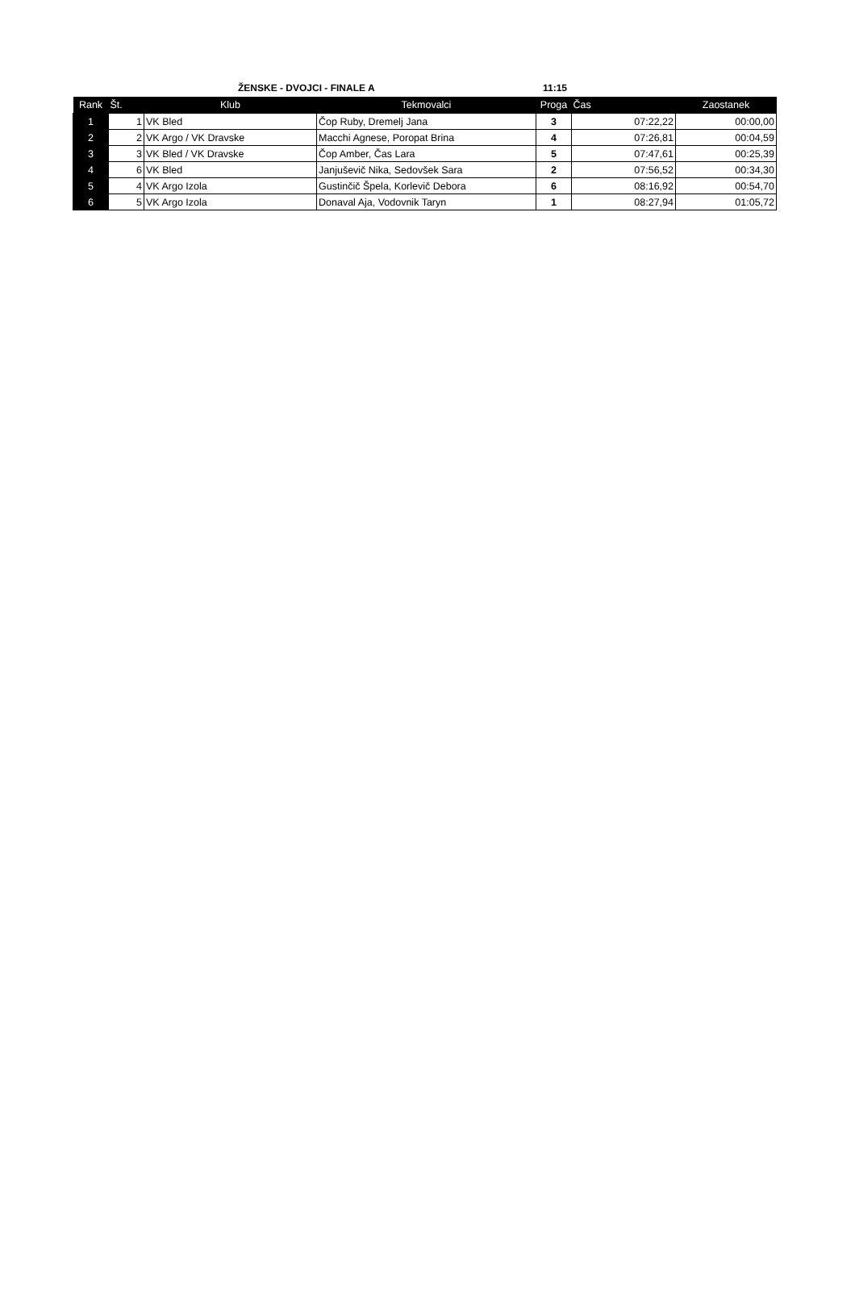ŽENSKE - DVOJCI - FINALE A 11:15
| Rank | Št. | Klub | Tekmovalci | Proga | Čas | Zaostanek |
| --- | --- | --- | --- | --- | --- | --- |
| 1 | 1 | VK Bled | Čop Ruby, Dremelj Jana | 3 | 07:22,22 | 00:00,00 |
| 2 | 2 | VK Argo / VK Dravske | Macchi Agnese, Poropat Brina | 4 | 07:26,81 | 00:04,59 |
| 3 | 3 | VK Bled / VK Dravske | Čop Amber, Čas Lara | 5 | 07:47,61 | 00:25,39 |
| 4 | 6 | VK Bled | Janjuševič Nika, Sedovšek Sara | 2 | 07:56,52 | 00:34,30 |
| 5 | 4 | VK Argo Izola | Gustinčič Špela, Korlevič Debora | 6 | 08:16,92 | 00:54,70 |
| 6 | 5 | VK Argo Izola | Donaval Aja, Vodovnik Taryn | 1 | 08:27,94 | 01:05,72 |